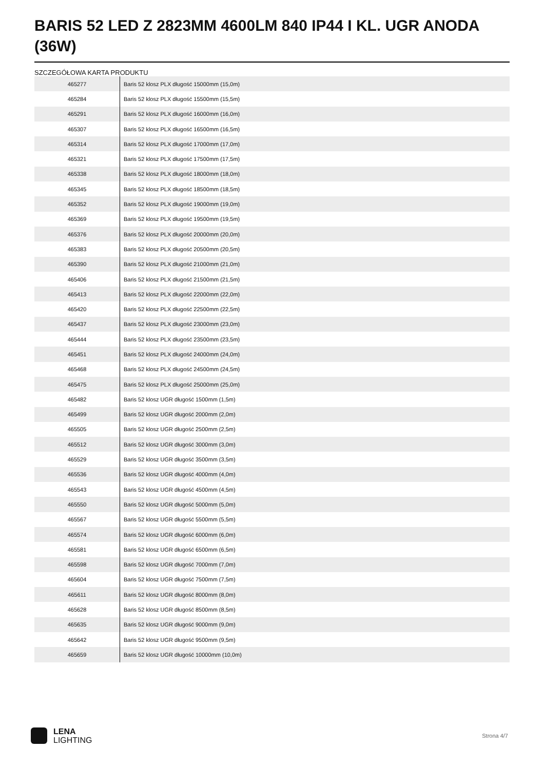BARIS 52 LED Z 2823MM 4600LM 840 IP44 I KL. UGR ANODA (36W)
SZCZEGÓŁOWA KARTA PRODUKTU
| 465277 | Baris 52 klosz PLX długość 15000mm (15,0m) |
| 465284 | Baris 52 klosz PLX długość 15500mm (15,5m) |
| 465291 | Baris 52 klosz PLX długość 16000mm (16,0m) |
| 465307 | Baris 52 klosz PLX długość 16500mm (16,5m) |
| 465314 | Baris 52 klosz PLX długość 17000mm (17,0m) |
| 465321 | Baris 52 klosz PLX długość 17500mm (17,5m) |
| 465338 | Baris 52 klosz PLX długość 18000mm (18,0m) |
| 465345 | Baris 52 klosz PLX długość 18500mm (18,5m) |
| 465352 | Baris 52 klosz PLX długość 19000mm (19,0m) |
| 465369 | Baris 52 klosz PLX długość 19500mm (19,5m) |
| 465376 | Baris 52 klosz PLX długość 20000mm (20,0m) |
| 465383 | Baris 52 klosz PLX długość 20500mm (20,5m) |
| 465390 | Baris 52 klosz PLX długość 21000mm (21,0m) |
| 465406 | Baris 52 klosz PLX długość 21500mm (21,5m) |
| 465413 | Baris 52 klosz PLX długość 22000mm (22,0m) |
| 465420 | Baris 52 klosz PLX długość 22500mm (22,5m) |
| 465437 | Baris 52 klosz PLX długość 23000mm (23,0m) |
| 465444 | Baris 52 klosz PLX długość 23500mm (23,5m) |
| 465451 | Baris 52 klosz PLX długość 24000mm (24,0m) |
| 465468 | Baris 52 klosz PLX długość 24500mm (24,5m) |
| 465475 | Baris 52 klosz PLX długość 25000mm (25,0m) |
| 465482 | Baris 52 klosz UGR długość 1500mm (1,5m) |
| 465499 | Baris 52 klosz UGR długość 2000mm (2,0m) |
| 465505 | Baris 52 klosz UGR długość 2500mm (2,5m) |
| 465512 | Baris 52 klosz UGR długość 3000mm (3,0m) |
| 465529 | Baris 52 klosz UGR długość 3500mm (3,5m) |
| 465536 | Baris 52 klosz UGR długość 4000mm (4,0m) |
| 465543 | Baris 52 klosz UGR długość 4500mm (4,5m) |
| 465550 | Baris 52 klosz UGR długość 5000mm (5,0m) |
| 465567 | Baris 52 klosz UGR długość 5500mm (5,5m) |
| 465574 | Baris 52 klosz UGR długość 6000mm (6,0m) |
| 465581 | Baris 52 klosz UGR długość 6500mm (6,5m) |
| 465598 | Baris 52 klosz UGR długość 7000mm (7,0m) |
| 465604 | Baris 52 klosz UGR długość 7500mm (7,5m) |
| 465611 | Baris 52 klosz UGR długość 8000mm (8,0m) |
| 465628 | Baris 52 klosz UGR długość 8500mm (8,5m) |
| 465635 | Baris 52 klosz UGR długość 9000mm (9,0m) |
| 465642 | Baris 52 klosz UGR długość 9500mm (9,5m) |
| 465659 | Baris 52 klosz UGR długość 10000mm (10,0m) |
LENA
LIGHTING
Strona 4/7